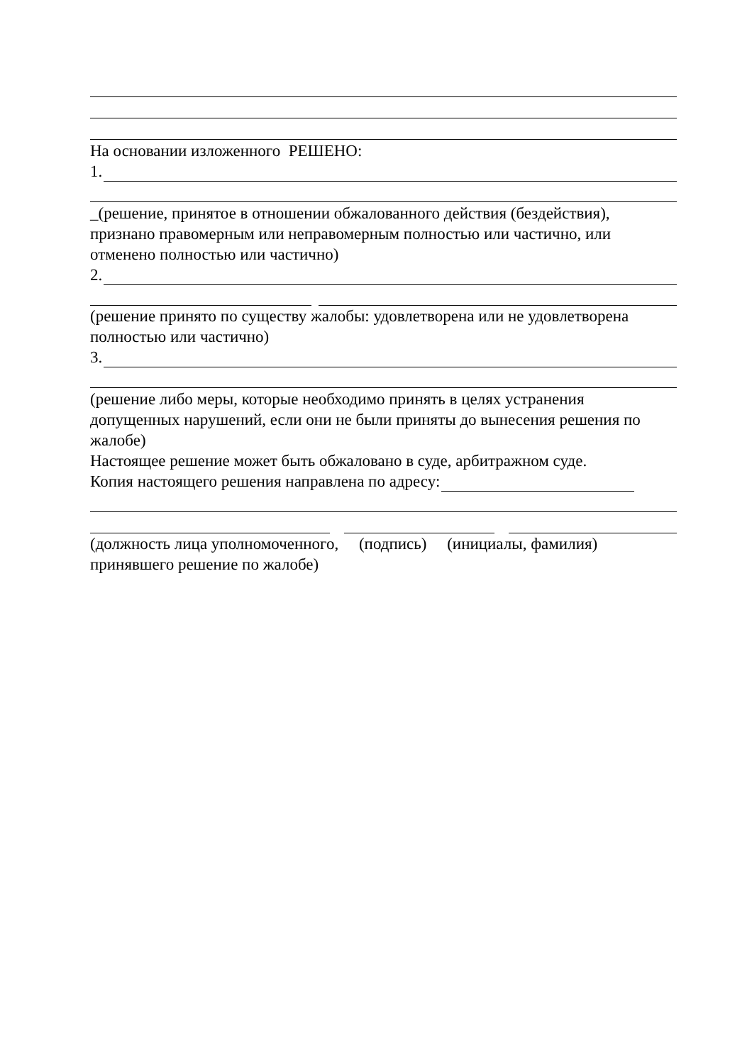На основании изложенного РЕШЕНО:
1.
_(решение, принятое в отношении обжалованного действия (бездействия), признано правомерным или неправомерным полностью или частично, или отменено полностью или частично)
2.
(решение принято по существу жалобы: удовлетворена или не удовлетворена полностью или частично)
3.
(решение либо меры, которые необходимо принять в целях устранения допущенных нарушений, если они не были приняты до вынесения решения по жалобе)
Настоящее решение может быть обжаловано в суде, арбитражном суде.
Копия настоящего решения направлена по адресу:
(должность лица уполномоченного, (подпись) (инициалы, фамилия)
принявшего решение по жалобе)